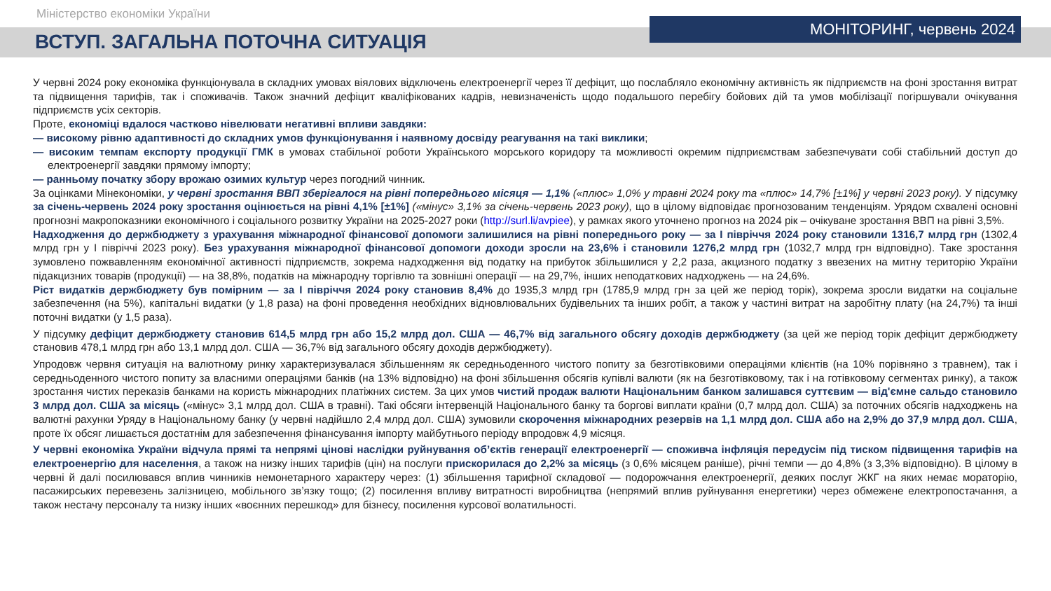Міністерство економіки України
ВСТУП. ЗАГАЛЬНА ПОТОЧНА СИТУАЦІЯ
МОНІТОРИНГ, червень 2024
У червні 2024 року економіка функціонувала в складних умовах віялових відключень електроенергії через її дефіцит, що послабляло економічну активність як підприємств на фоні зростання витрат та підвищення тарифів, так і споживачів. Також значний дефіцит кваліфікованих кадрів, невизначеність щодо подальшого перебігу бойових дій та умов мобілізації погіршували очікування підприємств усіх секторів.
Проте, економіці вдалося частково нівелювати негативні впливи завдяки:
— високому рівню адаптивності до складних умов функціонування і наявному досвіду реагування на такі виклики;
— високим темпам експорту продукції ГМК в умовах стабільної роботи Українського морського коридору та можливості окремим підприємствам забезпечувати собі стабільний доступ до електроенергії завдяки прямому імпорту;
— ранньому початку збору врожаю озимих культур через погодний чинник.
За оцінками Мінекономіки, у червні зростання ВВП зберігалося на рівні попереднього місяця — 1,1% («плюс» 1,0% у травні 2024 року та «плюс» 14,7% [±1%] у червні 2023 року). У підсумку за січень-червень 2024 року зростання оцінюється на рівні 4,1% [±1%] («мінус» 3,1% за січень-червень 2023 року), що в цілому відповідає прогнозованим тенденціям. Урядом схвалені основні прогнозні макропоказники економічного і соціального розвитку України на 2025-2027 роки (http://surl.li/avpiee), у рамках якого уточнено прогноз на 2024 рік – очікуване зростання ВВП на рівні 3,5%.
Надходження до держбюджету з урахування міжнародної фінансової допомоги залишилися на рівні попереднього року — за І півріччя 2024 року становили 1316,7 млрд грн (1302,4 млрд грн у І півріччі 2023 року). Без урахування міжнародної фінансової допомоги доходи зросли на 23,6% і становили 1276,2 млрд грн (1032,7 млрд грн відповідно). Таке зростання зумовлено пожвавленням економічної активності підприємств, зокрема надходження від податку на прибуток збільшилися у 2,2 раза, акцизного податку з ввезених на митну територію України підакцизних товарів (продукції) — на 38,8%, податків на міжнародну торгівлю та зовнішні операції — на 29,7%, інших неподаткових надходжень — на 24,6%.
Ріст видатків держбюджету був помірним — за І півріччя 2024 року становив 8,4% до 1935,3 млрд грн (1785,9 млрд грн за цей же період торік), зокрема зросли видатки на соціальне забезпечення (на 5%), капітальні видатки (у 1,8 раза) на фоні проведення необхідних відновлювальних будівельних та інших робіт, а також у частині витрат на заробітну плату (на 24,7%) та інші поточні видатки (у 1,5 раза).
У підсумку дефіцит держбюджету становив 614,5 млрд грн або 15,2 млрд дол. США — 46,7% від загального обсягу доходів держбюджету (за цей же період торік дефіцит держбюджету становив 478,1 млрд грн або 13,1 млрд дол. США — 36,7% від загального обсягу доходів держбюджету).
Упродовж червня ситуація на валютному ринку характеризувалася збільшенням як середньоденного чистого попиту за безготівковими операціями клієнтів (на 10% порівняно з травнем), так і середньоденного чистого попиту за власними операціями банків (на 13% відповідно) на фоні збільшення обсягів купівлі валюти (як на безготівковому, так і на готівковому сегментах ринку), а також зростання чистих переказів банками на користь міжнародних платіжних систем. За цих умов чистий продаж валюти Національним банком залишався суттєвим — від'ємне сальдо становило 3 млрд дол. США за місяць («мінус» 3,1 млрд дол. США в травні). Такі обсяги інтервенцій Національного банку та боргові виплати країни (0,7 млрд дол. США) за поточних обсягів надходжень на валютні рахунки Уряду в Національному банку (у червні надійшло 2,4 млрд дол. США) зумовили скорочення міжнародних резервів на 1,1 млрд дол. США або на 2,9% до 37,9 млрд дол. США, проте їх обсяг лишається достатнім для забезпечення фінансування імпорту майбутнього періоду впродовж 4,9 місяця.
У червні економіка України відчула прямі та непрямі цінові наслідки руйнування об’єктів генерації електроенергії — споживча інфляція передусім під тиском підвищення тарифів на електроенергію для населення, а також на низку інших тарифів (цін) на послуги прискорилася до 2,2% за місяць (з 0,6% місяцем раніше), річні темпи — до 4,8% (з 3,3% відповідно). В цілому в червні й далі посилювався вплив чинників немонетарного характеру через: (1) збільшення тарифної складової — подорожчання електроенергії, деяких послуг ЖКГ на яких немає мораторію, пасажирських перевезень залізницею, мобільного зв’язку тощо; (2) посилення впливу витратності виробництва (непрямий вплив руйнування енергетики) через обмежене електропостачання, а також нестачу персоналу та низку інших «воєнних перешкод» для бізнесу, посилення курсової волатильності.